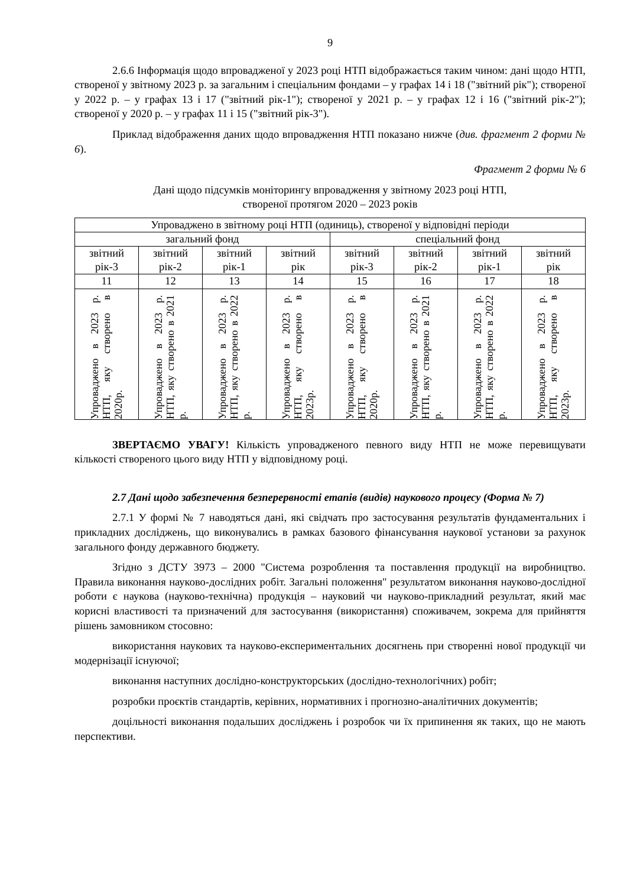9
2.6.6 Інформація щодо впровадженої у 2023 році НТП відображається таким чином: дані щодо НТП, створеної у звітному 2023 р. за загальним і спеціальним фондами – у графах 14 і 18 ("звітний рік"); створеної у 2022 р. – у графах 13 і 17 ("звітний рік-1"); створеної у 2021 р. – у графах 12 і 16 ("звітний рік-2"); створеної у 2020 р. – у графах 11 і 15 ("звітний рік-3").
Приклад відображення даних щодо впровадження НТП показано нижче (див. фрагмент 2 форми № 6).
Фрагмент 2 форми № 6
Дані щодо підсумків моніторингу впровадження у звітному 2023 році НТП,
створеної протягом 2020 – 2023 років
| Упроваджено в звітному році НТП (одиниць), створеної у відповідні періоди | | | | | | | |
| загальний фонд | | | | спеціальний фонд | | | |
| звітний рік-3 | звітний рік-2 | звітний рік-1 | звітний рік | звітний рік-3 | звітний рік-2 | звітний рік-1 | звітний рік |
| 11 | 12 | 13 | 14 | 15 | 16 | 17 | 18 |
| Упроваджено в 2023 р. НТП, яку створено в 2020р. | Упроваджено в 2023 р. НТП, яку створено в 2021 р. | Упроваджено в 2023 р. НТП, яку створено в 2022 р. | Упроваджено в 2023 р. НТП, яку створено в 2023р. | Упроваджено в 2023 р. НТП, яку створено в 2020р. | Упроваджено в 2023 р. НТП, яку створено в 2021 р. | Упроваджено в 2023 р. НТП, яку створено в 2022 р. | Упроваджено в 2023 р. НТП, яку створено в 2023р. |
ЗВЕРТАЄМО УВАГУ! Кількість упровадженого певного виду НТП не може перевищувати кількості створеного цього виду НТП у відповідному році.
2.7 Дані щодо забезпечення безперервності етапів (видів) наукового процесу (Форма № 7)
2.7.1 У формі № 7 наводяться дані, які свідчать про застосування результатів фундаментальних і прикладних досліджень, що виконувались в рамках базового фінансування наукової установи за рахунок загального фонду державного бюджету.
Згідно з ДСТУ 3973 – 2000 "Система розроблення та поставлення продукції на виробництво. Правила виконання науково-дослідних робіт. Загальні положення" результатом виконання науково-дослідної роботи є наукова (науково-технічна) продукція – науковий чи науково-прикладний результат, який має корисні властивості та призначений для застосування (використання) споживачем, зокрема для прийняття рішень замовником стосовно:
використання наукових та науково-експериментальних досягнень при створенні нової продукції чи модернізації існуючої;
виконання наступних дослідно-конструкторських (дослідно-технологічних) робіт;
розробки проєктів стандартів, керівних, нормативних і прогнозно-аналітичних документів;
доцільності виконання подальших досліджень і розробок чи їх припинення як таких, що не мають перспективи.